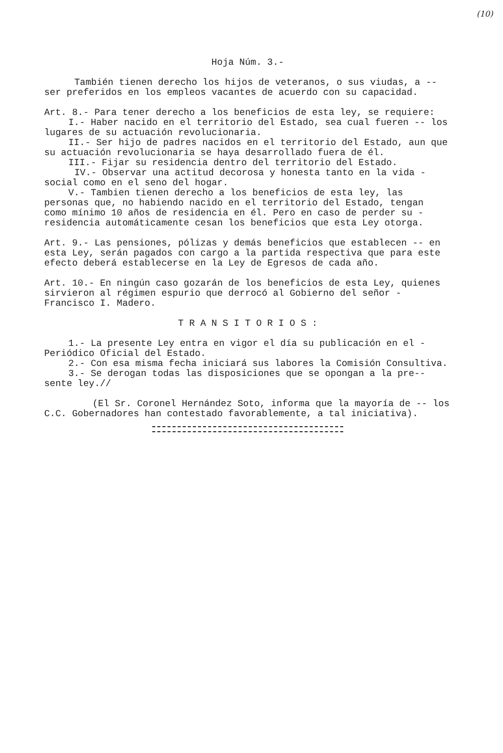(10)
Hoja Núm. 3.-
También tienen derecho los hijos de veteranos, o sus viudas, a -- ser preferidos en los empleos vacantes de acuerdo con su capacidad.
Art. 8.- Para tener derecho a los beneficios de esta ley, se requiere:
I.- Haber nacido en el territorio del Estado, sea cual fueren -- los lugares de su actuación revolucionaria.
II.- Ser hijo de padres nacidos en el territorio del Estado, aun que su actuación revolucionaria se haya desarrollado fuera de él.
III.- Fijar su residencia dentro del territorio del Estado.
IV.- Observar una actitud decorosa y honesta tanto en la vida - social como en el seno del hogar.
V.- Tambien tienen derecho a los beneficios de esta ley, las personas que, no habiendo nacido en el territorio del Estado, tengan como mínimo 10 años de residencia en él. Pero en caso de perder su - residencia automáticamente cesan los beneficios que esta Ley otorga.
Art. 9.- Las pensiones, pólizas y demás beneficios que establecen -- en esta Ley, serán pagados con cargo a la partida respectiva que para este efecto deberá establecerse en la Ley de Egresos de cada año.
Art. 10.- En ningún caso gozarán de los beneficios de esta Ley, quienes sirvieron al régimen espurio que derrocó al Gobierno del señor - Francisco I. Madero.
T R A N S I T O R I O S :
1.- La presente Ley entra en vigor el día su publicación en el - Periódico Oficial del Estado.
2.- Con esa misma fecha iniciará sus labores la Comisión Consultiva.
3.- Se derogan todas las disposiciones que se opongan a la pre-- sente ley.//
(El Sr. Coronel Hernández Soto, informa que la mayoría de -- los C.C. Gobernadores han contestado favorablemente, a tal iniciativa).